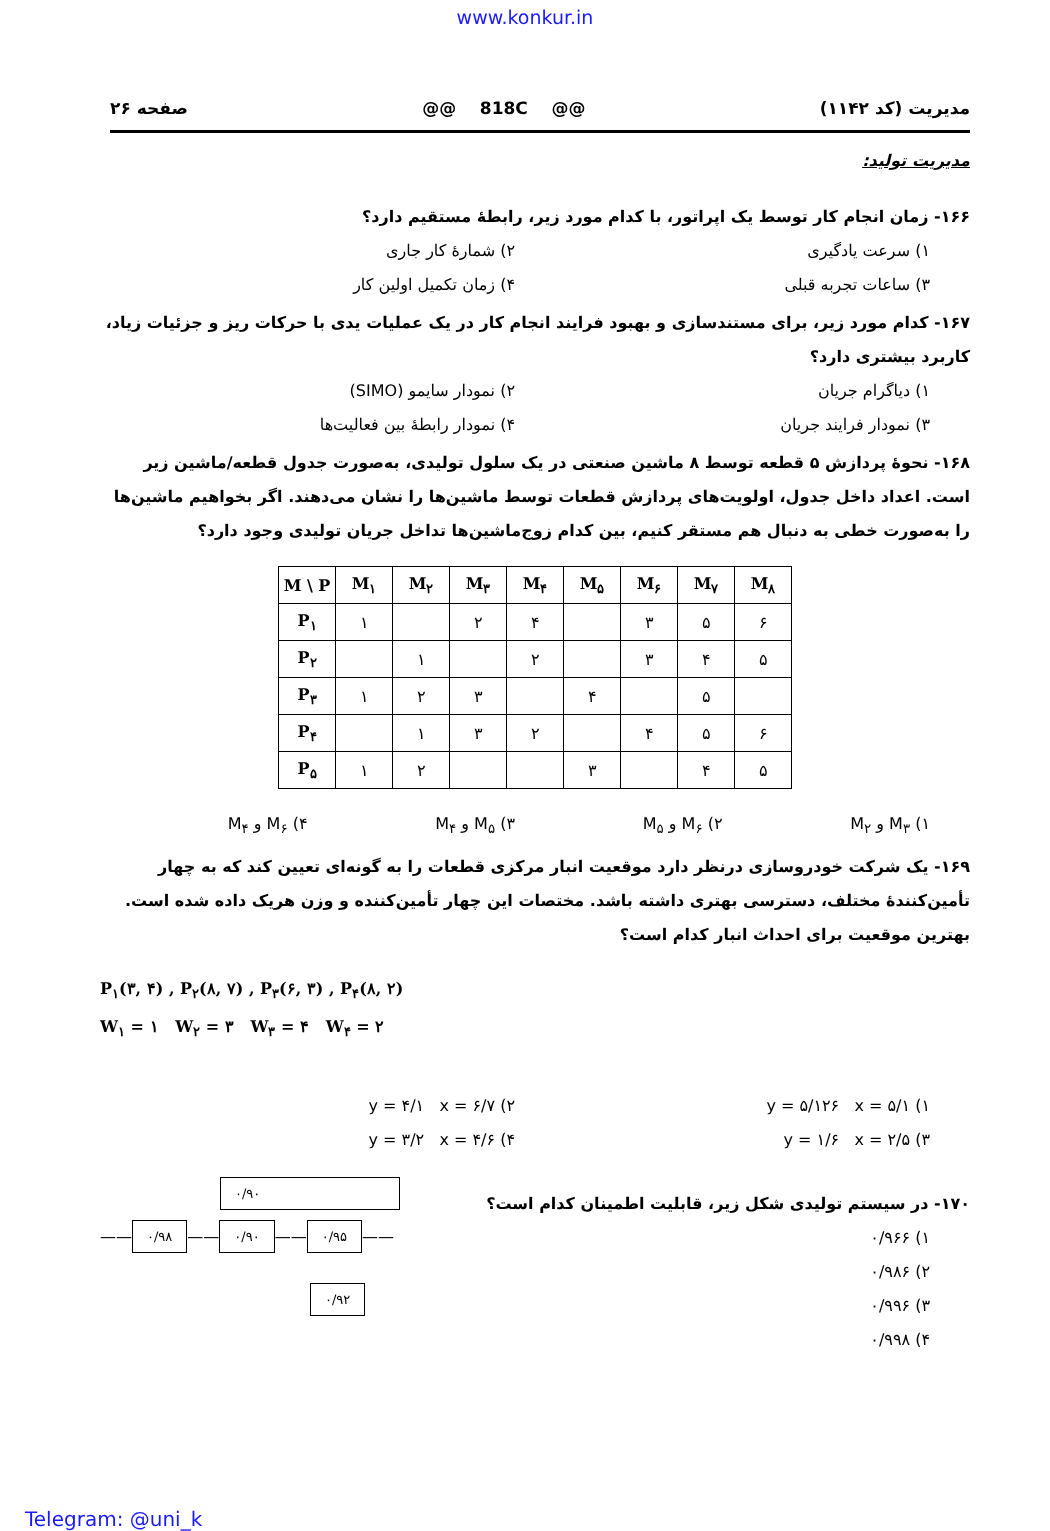www.konkur.in
مدیریت (کد ۱۱۴۲) @@ 818C @@ صفحه ۲۶
مدیریت تولید:
۱۶۶- زمان انجام کار توسط یک اپراتور، با کدام مورد زیر، رابطهٔ مستقیم دارد؟
۱) سرعت یادگیری ۲) شمارهٔ کار جاری ۳) ساعات تجربه قبلی ۴) زمان تکمیل اولین کار
۱۶۷- کدام مورد زیر، برای مستندسازی و بهبود فرایند انجام کار در یک عملیات یدی با حرکات ریز و جزئیات زیاد، کاربرد بیشتری دارد؟
۱) دیاگرام جریان ۲) نمودار سایمو (SIMO) ۳) نمودار فرایند جریان ۴) نمودار رابطهٔ بین فعالیت‌ها
۱۶۸- نحوهٔ پردازش ۵ قطعه توسط ۸ ماشین صنعتی در یک سلول تولیدی، به‌صورت جدول قطعه/ماشین زیر است. اعداد داخل جدول، اولویت‌های پردازش قطعات توسط ماشین‌ها را نشان می‌دهند. اگر بخواهیم ماشین‌ها را به‌صورت خطی به دنبال هم مستقر کنیم، بین کدام زوج‌ماشین‌ها تداخل جریان تولیدی وجود دارد؟
| M \ P | M<sub>۱</sub> | M<sub>۲</sub> | M<sub>۳</sub> | M<sub>۴</sub> | M<sub>۵</sub> | M<sub>۶</sub> | M<sub>۷</sub> | M<sub>۸</sub> |
| --- | --- | --- | --- | --- | --- | --- | --- | --- |
| P<sub>۱</sub> | ۱ | | ۲ | ۴ | | ۳ | ۵ | ۶ |
| P<sub>۲</sub> | | ۱ | | ۲ | | ۳ | ۴ | ۵ |
| P<sub>۳</sub> | ۱ | ۲ | ۳ | | ۴ | | ۵ | |
| P<sub>۴</sub> | | ۱ | ۳ | ۲ | | ۴ | ۵ | ۶ |
| P<sub>۵</sub> | ۱ | ۲ | | | ۳ | | ۴ | ۵ |
۱) M<sub>۳</sub> و M<sub>۲</sub> ۲) M<sub>۶</sub> و M<sub>۵</sub> ۳) M<sub>۵</sub> و M<sub>۴</sub> ۴) M<sub>۶</sub> و M<sub>۴</sub>
۱۶۹- یک شرکت خودروسازی درنظر دارد موقعیت انبار مرکزی قطعات را به گونه‌ای تعیین کند که به چهار تأمین‌کنندهٔ مختلف، دسترسی بهتری داشته باشد. مختصات این چهار تأمین‌کننده و وزن هریک داده شده است. بهترین موقعیت برای احداث انبار کدام است؟
P<sub>۱</sub>(۳, ۴) , P<sub>۲</sub>(۸, ۷) , P<sub>۳</sub>(۶, ۳) , P<sub>۴</sub>(۸, ۲)
W<sub>۱</sub> = ۱ W<sub>۲</sub> = ۳ W<sub>۳</sub> = ۴ W<sub>۴</sub> = ۲
۱) y = ۵/۱۲۶ x = ۵/۱ ۲) y = ۴/۱ x = ۶/۷ ۳) y = ۱/۶ x = ۲/۵ ۴) y = ۳/۲ x = ۴/۶
۱۷۰- در سیستم تولیدی شکل زیر، قابلیت اطمینان کدام است؟
۱) ۰/۹۶۶
۲) ۰/۹۸۶
۳) ۰/۹۹۶
۴) ۰/۹۹۸
۰/۹۰
—— ۰/۹۸ —— ۰/۹۰ —— ۰/۹۵ ——
۰/۹۲
Telegram: @uni_k